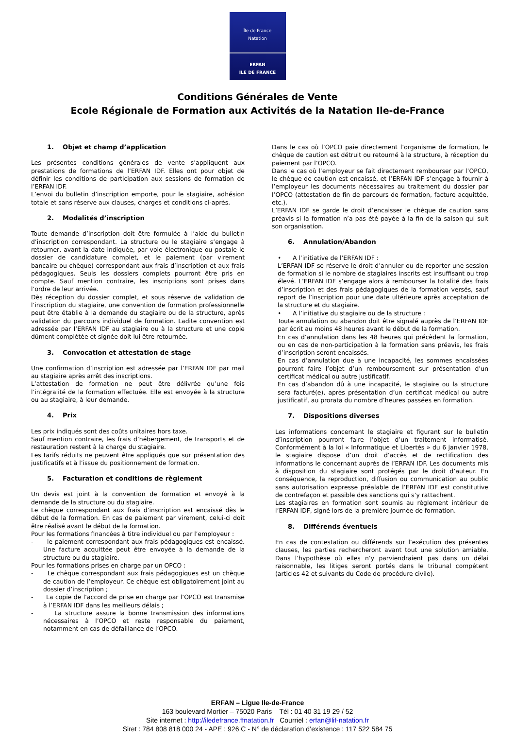Île de France
Natation
ERFAN
ILE DE FRANCE
Conditions Générales de Vente
Ecole Régionale de Formation aux Activités de la Natation Ile-de-France
1. Objet et champ d’application
Les présentes conditions générales de vente s’appliquent aux prestations de formations de l’ERFAN IDF. Elles ont pour objet de définir les conditions de participation aux sessions de formation de l’ERFAN IDF.
L’envoi du bulletin d’inscription emporte, pour le stagiaire, adhésion totale et sans réserve aux clauses, charges et conditions ci-après.
2. Modalités d’inscription
Toute demande d’inscription doit être formulée à l’aide du bulletin d’inscription correspondant. La structure ou le stagiaire s’engage à retourner, avant la date indiquée, par voie électronique ou postale le dossier de candidature complet, et le paiement (par virement bancaire ou chèque) correspondant aux frais d’inscription et aux frais pédagogiques. Seuls les dossiers complets pourront être pris en compte. Sauf mention contraire, les inscriptions sont prises dans l’ordre de leur arrivée.
Dès réception du dossier complet, et sous réserve de validation de l’inscription du stagiaire, une convention de formation professionnelle peut être établie à la demande du stagiaire ou de la structure, après validation du parcours individuel de formation. Ladite convention est adressée par l’ERFAN IDF au stagiaire ou à la structure et une copie dûment complétée et signée doit lui être retournée.
3. Convocation et attestation de stage
Une confirmation d’inscription est adressée par l’ERFAN IDF par mail au stagiaire après arrêt des inscriptions.
L’attestation de formation ne peut être délivrée qu’une fois l’intégralité de la formation effectuée. Elle est envoyée à la structure ou au stagiaire, à leur demande.
4. Prix
Les prix indiqués sont des coûts unitaires hors taxe.
Sauf mention contraire, les frais d’hébergement, de transports et de restauration restent à la charge du stagiaire.
Les tarifs réduits ne peuvent être appliqués que sur présentation des justificatifs et à l’issue du positionnement de formation.
5. Facturation et conditions de règlement
Un devis est joint à la convention de formation et envoyé à la demande de la structure ou du stagiaire.
Le chèque correspondant aux frais d’inscription est encaissé dès le début de la formation. En cas de paiement par virement, celui-ci doit être réalisé avant le début de la formation.
Pour les formations financées à titre individuel ou par l’employeur :
- le paiement correspondant aux frais pédagogiques est encaissé. Une facture acquittée peut être envoyée à la demande de la structure ou du stagiaire.
Pour les formations prises en charge par un OPCO :
- Le chèque correspondant aux frais pédagogiques est un chèque de caution de l’employeur. Ce chèque est obligatoirement joint au dossier d’inscription ;
- La copie de l’accord de prise en charge par l’OPCO est transmise à l’ERFAN IDF dans les meilleurs délais ;
- La structure assure la bonne transmission des informations nécessaires à l’OPCO et reste responsable du paiement, notamment en cas de défaillance de l’OPCO.
Dans le cas où l’OPCO paie directement l’organisme de formation, le chèque de caution est détruit ou retourné à la structure, à réception du paiement par l’OPCO.
Dans le cas où l’employeur se fait directement rembourser par l’OPCO, le chèque de caution est encaissé, et l’ERFAN IDF s’engage à fournir à l’employeur les documents nécessaires au traitement du dossier par l’OPCO (attestation de fin de parcours de formation, facture acquittée, etc.).
L’ERFAN IDF se garde le droit d’encaisser le chèque de caution sans préavis si la formation n’a pas été payée à la fin de la saison qui suit son organisation.
6. Annulation/Abandon
• A l’initiative de l’ERFAN IDF :
L’ERFAN IDF se réserve le droit d’annuler ou de reporter une session de formation si le nombre de stagiaires inscrits est insuffisant ou trop élevé. L’ERFAN IDF s’engage alors à rembourser la totalité des frais d’inscription et des frais pédagogiques de la formation versés, sauf report de l’inscription pour une date ultérieure après acceptation de la structure et du stagiaire.
• A l’initiative du stagiaire ou de la structure :
Toute annulation ou abandon doit être signalé auprès de l’ERFAN IDF par écrit au moins 48 heures avant le début de la formation.
En cas d’annulation dans les 48 heures qui précèdent la formation, ou en cas de non-participation à la formation sans préavis, les frais d’inscription seront encaissés.
En cas d’annulation due à une incapacité, les sommes encaissées pourront faire l’objet d’un remboursement sur présentation d’un certificat médical ou autre justificatif.
En cas d’abandon dû à une incapacité, le stagiaire ou la structure sera facturé(e), après présentation d’un certificat médical ou autre justificatif, au prorata du nombre d’heures passées en formation.
7. Dispositions diverses
Les informations concernant le stagiaire et figurant sur le bulletin d’inscription pourront faire l’objet d’un traitement informatisé. Conformément à la loi « Informatique et Libertés » du 6 janvier 1978, le stagiaire dispose d’un droit d’accès et de rectification des informations le concernant auprès de l’ERFAN IDF. Les documents mis à disposition du stagiaire sont protégés par le droit d’auteur. En conséquence, la reproduction, diffusion ou communication au public sans autorisation expresse préalable de l’ERFAN IDF est constitutive de contrefaçon et passible des sanctions qui s’y rattachent.
Les stagiaires en formation sont soumis au règlement intérieur de l’ERFAN IDF, signé lors de la première journée de formation.
8. Différends éventuels
En cas de contestation ou différends sur l’exécution des présentes clauses, les parties rechercheront avant tout une solution amiable. Dans l’hypothèse où elles n’y parviendraient pas dans un délai raisonnable, les litiges seront portés dans le tribunal compétent (articles 42 et suivants du Code de procédure civile).
ERFAN – Ligue Ile-de-France
163 boulevard Mortier – 75020 Paris Tél : 01 40 31 19 29 / 52
Site internet : http://iledefrance.ffnatation.fr Courriel : erfan@lif-natation.fr
Siret : 784 808 818 000 24 - APE : 926 C - N° de déclaration d’existence : 117 522 584 75